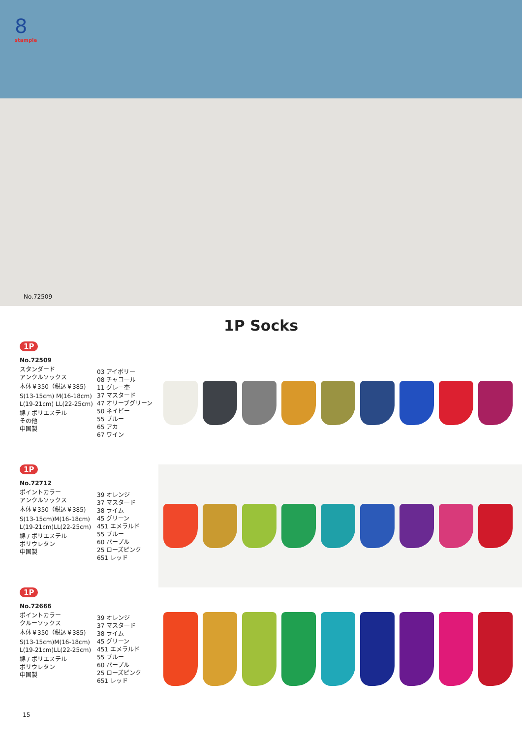8
stample
No.72509
1P Socks
1P
No.72509
スタンダード
アンクルソックス
本体￥350（税込￥385)
S(13-15cm) M(16-18cm)
L(19-21cm) LL(22-25cm)
綿 / ポリエステル
その他
中国製
03 アイボリー
08 チャコール
11 グレー杢
37 マスタード
47 オリーブグリーン
50 ネイビー
55 ブルー
65 アカ
67 ワイン
1P
No.72712
ポイントカラー
アンクルソックス
本体￥350（税込￥385)
S(13-15cm)M(16-18cm)
L(19-21cm)LL(22-25cm)
綿 / ポリエステル
ポリウレタン
中国製
39 オレンジ
37 マスタード
38 ライム
45 グリーン
451 エメラルド
55 ブルー
60 パープル
25 ローズピンク
651 レッド
1P
No.72666
ポイントカラー
クルーソックス
本体￥350（税込￥385)
S(13-15cm)M(16-18cm)
L(19-21cm)LL(22-25cm)
綿 / ポリエステル
ポリウレタン
中国製
39 オレンジ
37 マスタード
38 ライム
45 グリーン
451 エメラルド
55 ブルー
60 パープル
25 ローズピンク
651 レッド
15